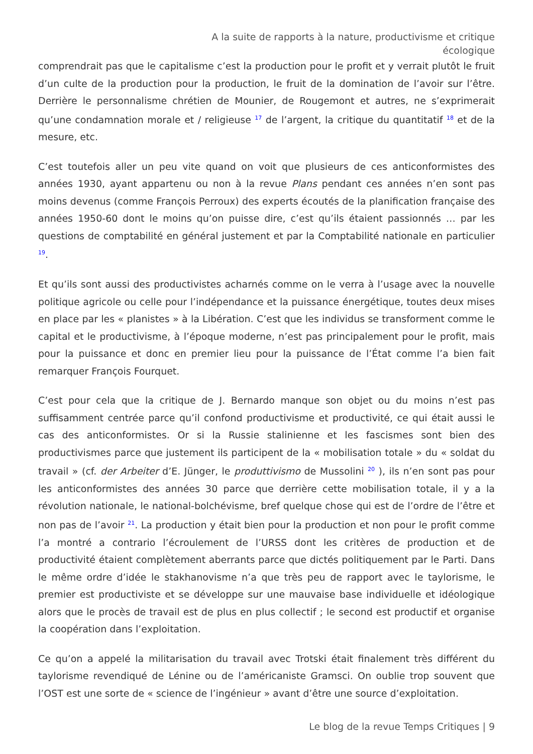A la suite de rapports à la nature, productivisme et critique écologique
comprendrait pas que le capitalisme c’est la production pour le profit et y verrait plutôt le fruit d’un culte de la production pour la production, le fruit de la domination de l’avoir sur l’être. Derrière le personnalisme chrétien de Mounier, de Rougemont et autres, ne s’exprimerait qu’une condamnation morale et / religieuse <sup>17</sup> de l’argent, la critique du quantitatif <sup>18</sup> et de la mesure, etc.
C’est toutefois aller un peu vite quand on voit que plusieurs de ces anticonformistes des années 1930, ayant appartenu ou non à la revue Plans pendant ces années n’en sont pas moins devenus (comme François Perroux) des experts écoutés de la planification française des années 1950-60 dont le moins qu’on puisse dire, c’est qu’ils étaient passionnés … par les questions de comptabilité en général justement et par la Comptabilité nationale en particulier <sup>19</sup>.
Et qu’ils sont aussi des productivistes acharnés comme on le verra à l’usage avec la nouvelle politique agricole ou celle pour l’indépendance et la puissance énergétique, toutes deux mises en place par les « planistes » à la Libération. C’est que les individus se transforment comme le capital et le productivisme, à l’époque moderne, n’est pas principalement pour le profit, mais pour la puissance et donc en premier lieu pour la puissance de l’État comme l’a bien fait remarquer François Fourquet.
C’est pour cela que la critique de J. Bernardo manque son objet ou du moins n’est pas suffisamment centrée parce qu’il confond productivisme et productivité, ce qui était aussi le cas des anticonformistes. Or si la Russie stalinienne et les fascismes sont bien des productivismes parce que justement ils participent de la « mobilisation totale » du « soldat du travail » (cf. der Arbeiter d’E. Jünger, le produttivismo de Mussolini <sup>20</sup> ), ils n’en sont pas pour les anticonformistes des années 30 parce que derrière cette mobilisation totale, il y a la révolution nationale, le national-bolchévisme, bref quelque chose qui est de l’ordre de l’être et non pas de l’avoir <sup>21</sup>. La production y était bien pour la production et non pour le profit comme l’a montré a contrario l’écroulement de l’URSS dont les critères de production et de productivité étaient complètement aberrants parce que dictés politiquement par le Parti. Dans le même ordre d’idée le stakhanovisme n’a que très peu de rapport avec le taylorisme, le premier est productiviste et se développe sur une mauvaise base individuelle et idéologique alors que le procès de travail est de plus en plus collectif ; le second est productif et organise la coopération dans l’exploitation.
Ce qu’on a appelé la militarisation du travail avec Trotski était finalement très différent du taylorisme revendiqué de Lénine ou de l’américaniste Gramsci. On oublie trop souvent que l’OST est une sorte de « science de l’ingénieur » avant d’être une source d’exploitation.
Le blog de la revue Temps Critiques | 9